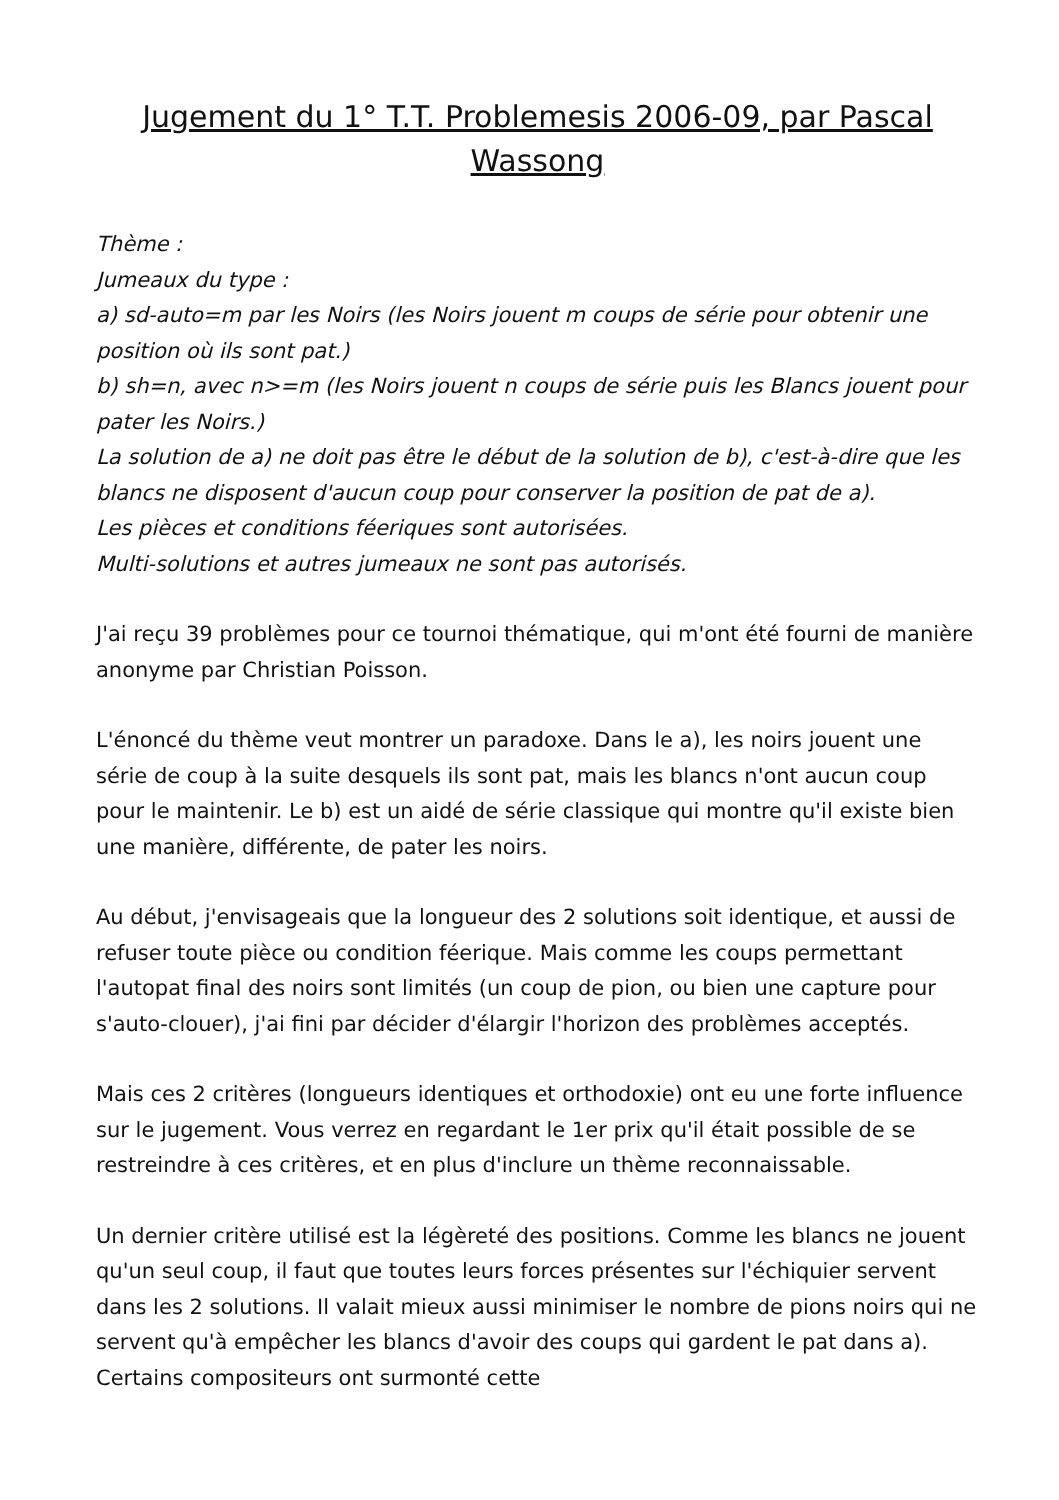Jugement du 1° T.T. Problemesis 2006-09, par Pascal Wassong
Thème :
Jumeaux du type :
a) sd-auto=m par les Noirs (les Noirs jouent m coups de série pour obtenir une position où ils sont pat.)
b) sh=n, avec n>=m (les Noirs jouent n coups de série puis les Blancs jouent pour pater les Noirs.)
La solution de a) ne doit pas être le début de la solution de b), c'est-à-dire que les blancs ne disposent d'aucun coup pour conserver la position de pat de a).
Les pièces et conditions féeriques sont autorisées.
Multi-solutions et autres jumeaux ne sont pas autorisés.
J'ai reçu 39 problèmes pour ce tournoi thématique, qui m'ont été fourni de manière anonyme par Christian Poisson.
L'énoncé du thème veut montrer un paradoxe. Dans le a), les noirs jouent une série de coup à la suite desquels ils sont pat, mais les blancs n'ont aucun coup pour le maintenir. Le b) est un aidé de série classique qui montre qu'il existe bien une manière, différente, de pater les noirs.
Au début, j'envisageais que la longueur des 2 solutions soit identique, et aussi de refuser toute pièce ou condition féerique. Mais comme les coups permettant l'autopat final des noirs sont limités (un coup de pion, ou bien une capture pour s'auto-clouer), j'ai fini par décider d'élargir l'horizon des problèmes acceptés.
Mais ces 2 critères (longueurs identiques et orthodoxie) ont eu une forte influence sur le jugement. Vous verrez en regardant le 1er prix qu'il était possible de se restreindre à ces critères, et en plus d'inclure un thème reconnaissable.
Un dernier critère utilisé est la légèreté des positions. Comme les blancs ne jouent qu'un seul coup, il faut que toutes leurs forces présentes sur l'échiquier servent dans les 2 solutions. Il valait mieux aussi minimiser le nombre de pions noirs qui ne servent qu'à empêcher les blancs d'avoir des coups qui gardent le pat dans a). Certains compositeurs ont surmonté cette